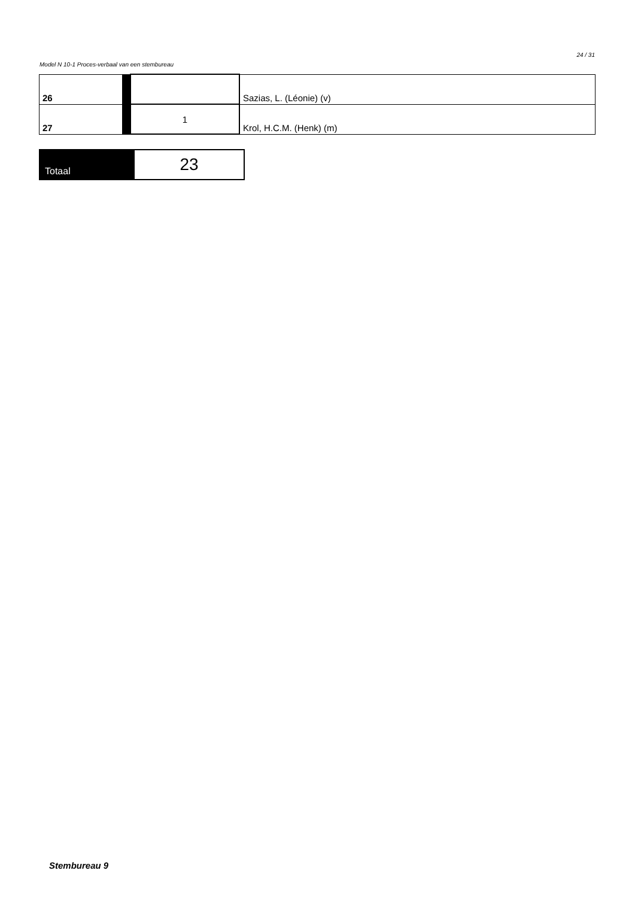Model N 10-1 Proces-verbaal van een stembureau
24 / 31
| 26 | | | Sazias, L. (Léonie) (v) |
| 27 | | 1 | Krol, H.C.M. (Henk) (m) |
| Totaal | 23 |
Stembureau 9